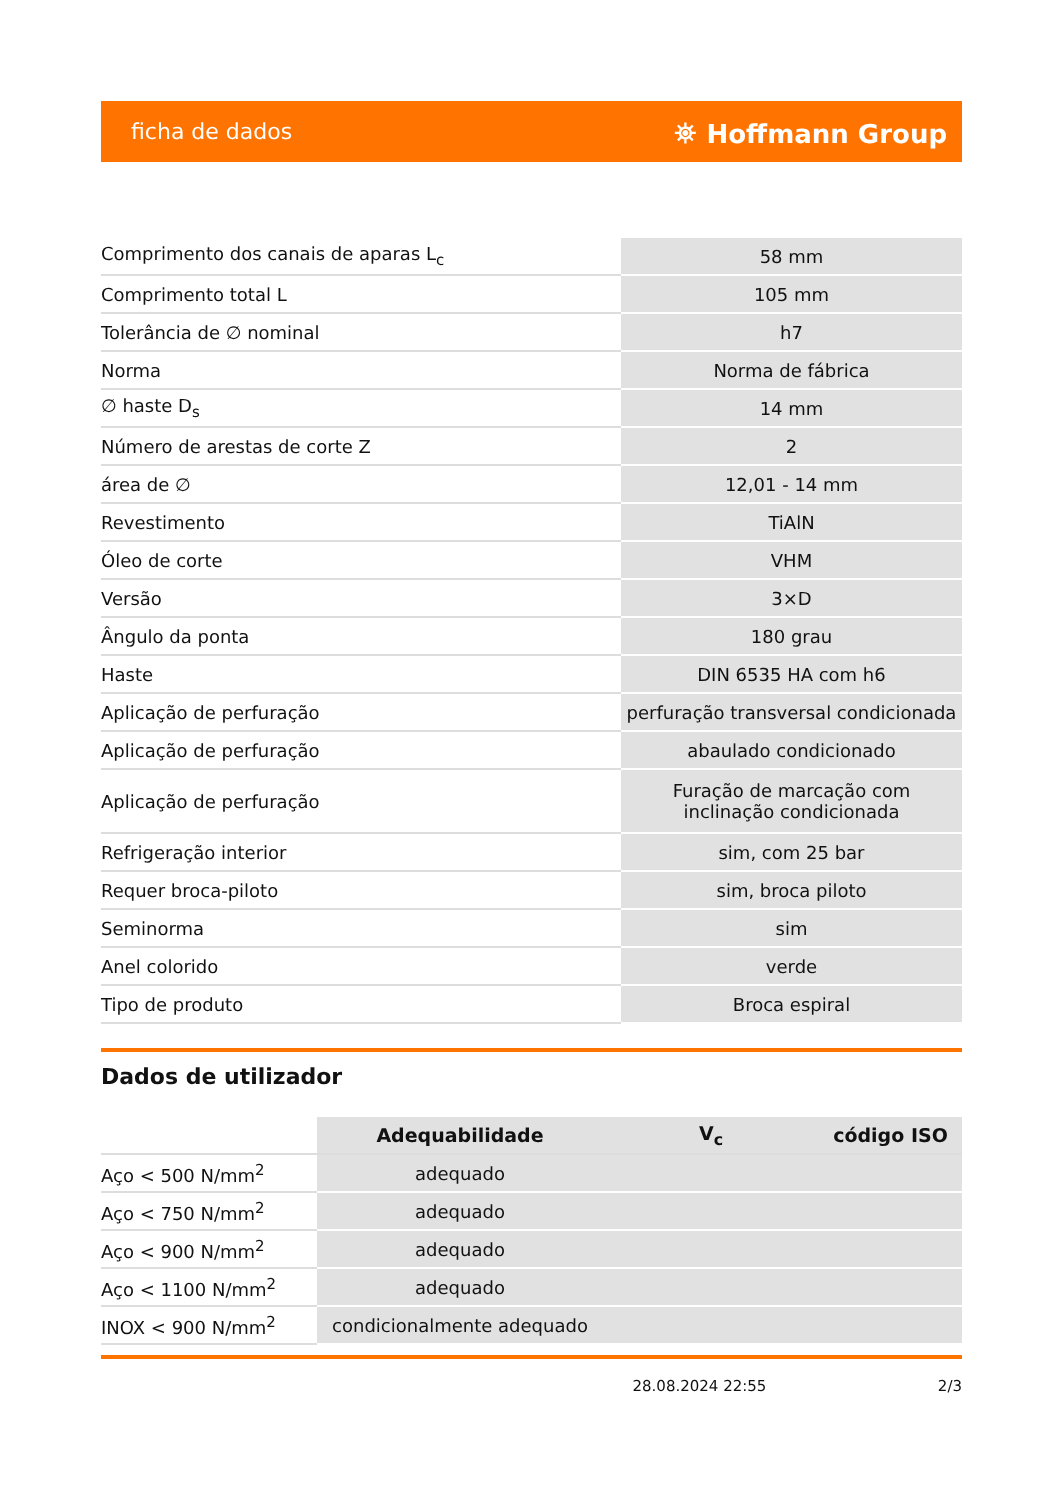ficha de dados ⛯ Hoffmann Group
| Comprimento dos canais de aparas L<sub>c</sub> | 58 mm |
| Comprimento total L | 105 mm |
| Tolerância de ∅ nominal | h7 |
| Norma | Norma de fábrica |
| ∅ haste D<sub>s</sub> | 14 mm |
| Número de arestas de corte Z | 2 |
| área de ∅ | 12,01 - 14 mm |
| Revestimento | TiAlN |
| Óleo de corte | VHM |
| Versão | 3×D |
| Ângulo da ponta | 180 grau |
| Haste | DIN 6535 HA com h6 |
| Aplicação de perfuração | perfuração transversal condicionada |
| Aplicação de perfuração | abaulado condicionado |
| Aplicação de perfuração | Furação de marcação com inclinação condicionada |
| Refrigeração interior | sim, com 25 bar |
| Requer broca-piloto | sim, broca piloto |
| Seminorma | sim |
| Anel colorido | verde |
| Tipo de produto | Broca espiral |
Dados de utilizador
| | Adequabilidade | V<sub>c</sub> | código ISO |
| Aço < 500 N/mm<sup>2</sup> | adequado | | |
| Aço < 750 N/mm<sup>2</sup> | adequado | | |
| Aço < 900 N/mm<sup>2</sup> | adequado | | |
| Aço < 1100 N/mm<sup>2</sup> | adequado | | |
| INOX < 900 N/mm<sup>2</sup> | condicionalmente adequado | | |
28.08.2024 22:55 2/3